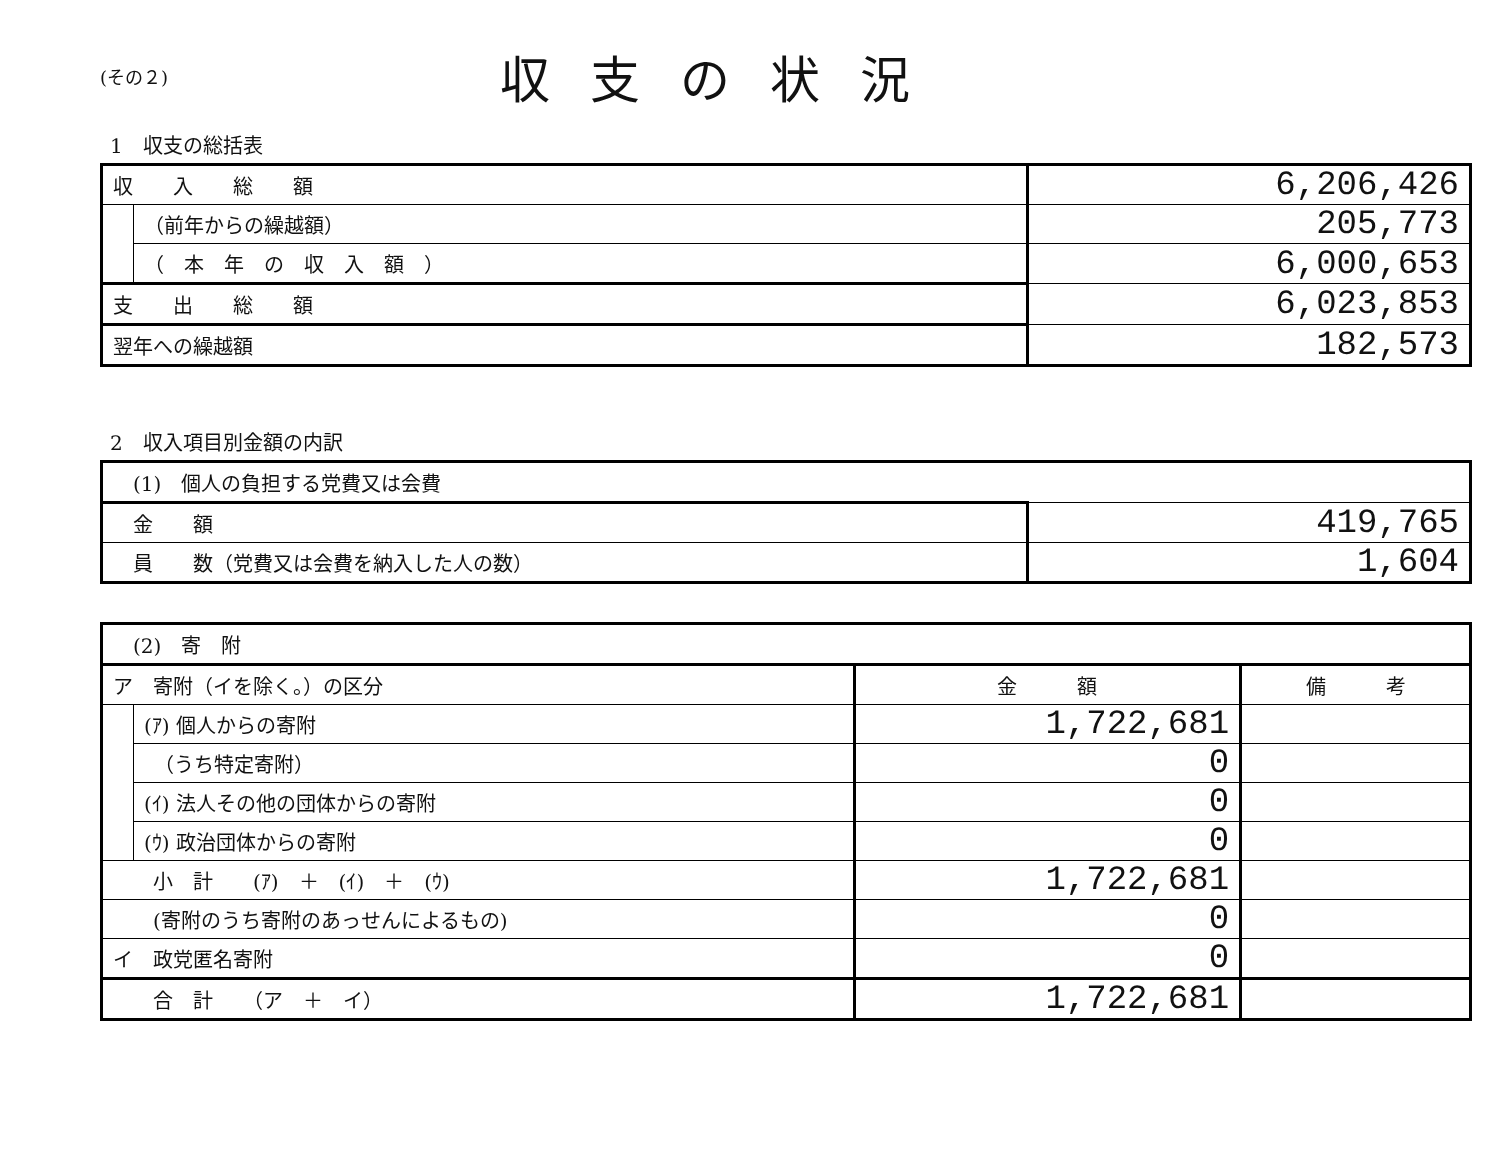(その２)
収支の状況
1　収支の総括表
| 収 入 総 額 | | 6,206,426 |
| | （前年からの繰越額） | 205,773 |
| | （ 本 年 の 収 入 額 ） | 6,000,653 |
| 支 出 総 額 | | 6,023,853 |
| 翌年への繰越額 | | 182,573 |
2　収入項目別金額の内訳
| (1) 個人の負担する党費又は会費 | |
| 金 額 | 419,765 |
| 員 数（党費又は会費を納入した人の数） | 1,604 |
| (2) 寄 附 | | | |
| ア 寄附（イを除く。）の区分 | | 金 額 | 備 考 |
| | (ｱ) 個人からの寄附 | 1,722,681 | |
| | （うち特定寄附） | 0 | |
| | (ｲ) 法人その他の団体からの寄附 | 0 | |
| | (ｳ) 政治団体からの寄附 | 0 | |
| 小 計 (ｱ) ＋ (ｲ) ＋ (ｳ) | | 1,722,681 | |
| (寄附のうち寄附のあっせんによるもの) | | 0 | |
| イ 政党匿名寄附 | | 0 | |
| 合 計 （ア ＋ イ） | | 1,722,681 | |